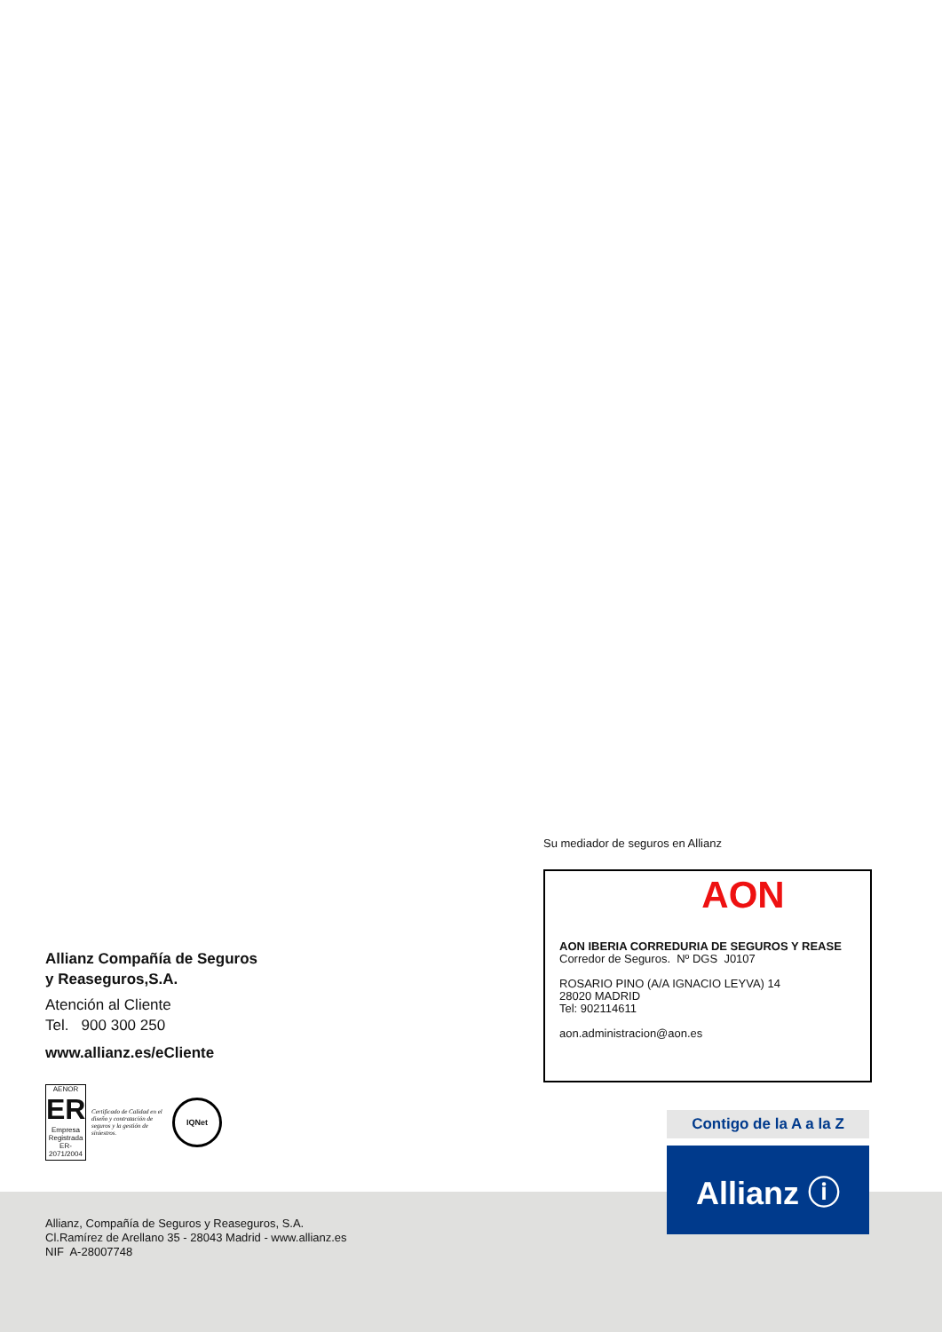Allianz Compañía de Seguros
y Reaseguros,S.A.
Atención al Cliente
Tel. 900 300 250
www.allianz.es/eCliente
AENOR
ER
Empresa Registrada
ER-2071/2004
Certificado de Calidad en el diseño y contratación de seguros y la gestión de siniestros.
IQNet
Su mediador de seguros en Allianz
AON
AON IBERIA CORREDURIA DE SEGUROS Y REASE
Corredor de Seguros. Nº DGS J0107
ROSARIO PINO (A/A IGNACIO LEYVA) 14
28020 MADRID
Tel: 902114611
aon.administracion@aon.es
Contigo de la A a la Z
Allianz ⓘ
Allianz, Compañía de Seguros y Reaseguros, S.A.
Cl.Ramírez de Arellano 35 - 28043 Madrid - www.allianz.es
NIF A-28007748